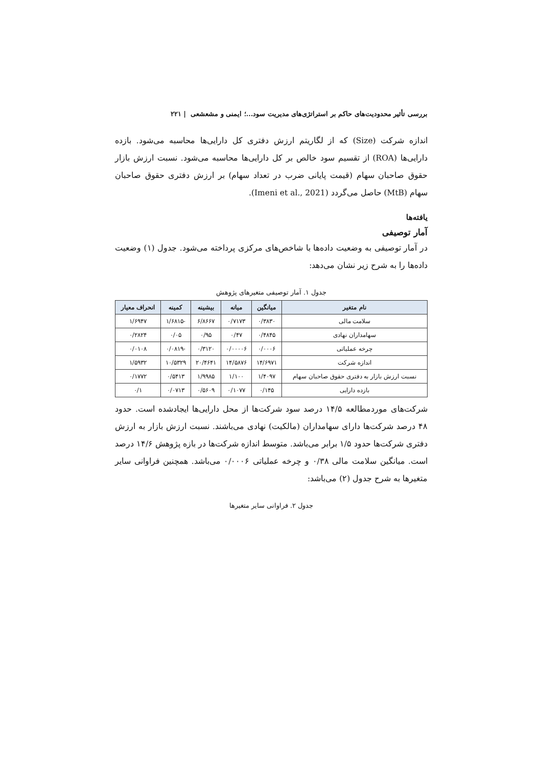بررسی تأثیر محدودیت‌های حاکم بر استراتژی‌های مدیریت سود...؛ ایمنی و مشعشعی | ۲۲۱
اندازه شرکت (Size) که از لگاریتم ارزش دفتری کل دارایی‌ها محاسبه می‌شود. بازده دارایی‌ها (ROA) از تقسیم سود خالص بر کل دارایی‌ها محاسبه می‌شود. نسبت ارزش بازار حقوق صاحبان سهام (قیمت پایانی ضرب در تعداد سهام) بر ارزش دفتری حقوق صاحبان سهام (MtB) حاصل می‌گردد (Imeni et al., 2021).
یافته‌ها
آمار توصیفی
در آمار توصیفی به وضعیت داده‌ها با شاخص‌های مرکزی پرداخته می‌شود. جدول (۱) وضعیت داده‌ها را به شرح زیر نشان می‌دهد:
جدول ۱. آمار توصیفی متغیرهای پژوهش
| نام متغیر | میانگین | میانه | بیشینه | کمینه | انحراف معیار |
| --- | --- | --- | --- | --- | --- |
| سلامت مالی | ۰/۳۸۳۰ | ۰/۷۱۷۳ | ۶/۸۶۶۷ | -۱/۶۸۱۵ | ۱/۶۹۴۷ |
| سهامداران نهادی | ۰/۴۸۴۵ | ۰/۴۷ | ۰/۹۵ | ۰/۰۵ | ۰/۲۸۲۴ |
| چرخه عملیاتی | ۰/۰۰۰۶ | ۰/۰۰۰۰۶ | ۰/۳۱۲۰ | -۰/۰۸۱۹ | ۰/۰۱۰۸ |
| اندازه شرکت | ۱۴/۶۹۷۱ | ۱۴/۵۸۷۶ | ۲۰/۴۶۴۱ | ۱۰/۵۳۲۹ | ۱/۵۹۳۲ |
| نسبت ارزش بازار به دفتری حقوق صاحبان سهام | ۱/۴۰۹۷ | ۱/۱۰۰ | ۱/۹۹۸۵ | ۰/۵۴۱۳ | ۰/۱۷۷۲ |
| بازده دارایی | ۰/۱۴۵ | ۰/۱۰۷۷ | ۰/۵۶۰۹ | ۰/۰۷۱۳ | ۰/۱ |
شرکت‌های موردمطالعه ۱۴/۵ درصد سود شرکت‌ها از محل دارایی‌ها ایجادشده است. حدود ۴۸ درصد شرکت‌ها دارای سهامداران (مالکیت) نهادی می‌باشند. نسبت ارزش بازار به ارزش دفتری شرکت‌ها حدود ۱/۵ برابر می‌باشد. متوسط اندازه شرکت‌ها در بازه پژوهش ۱۴/۶ درصد است. میانگین سلامت مالی ۰/۳۸ و چرخه عملیاتی ۰/۰۰۰۶ می‌باشد. همچنین فراوانی سایر متغیرها به شرح جدول (۲) می‌باشد:
جدول ۲. فراوانی سایر متغیرها